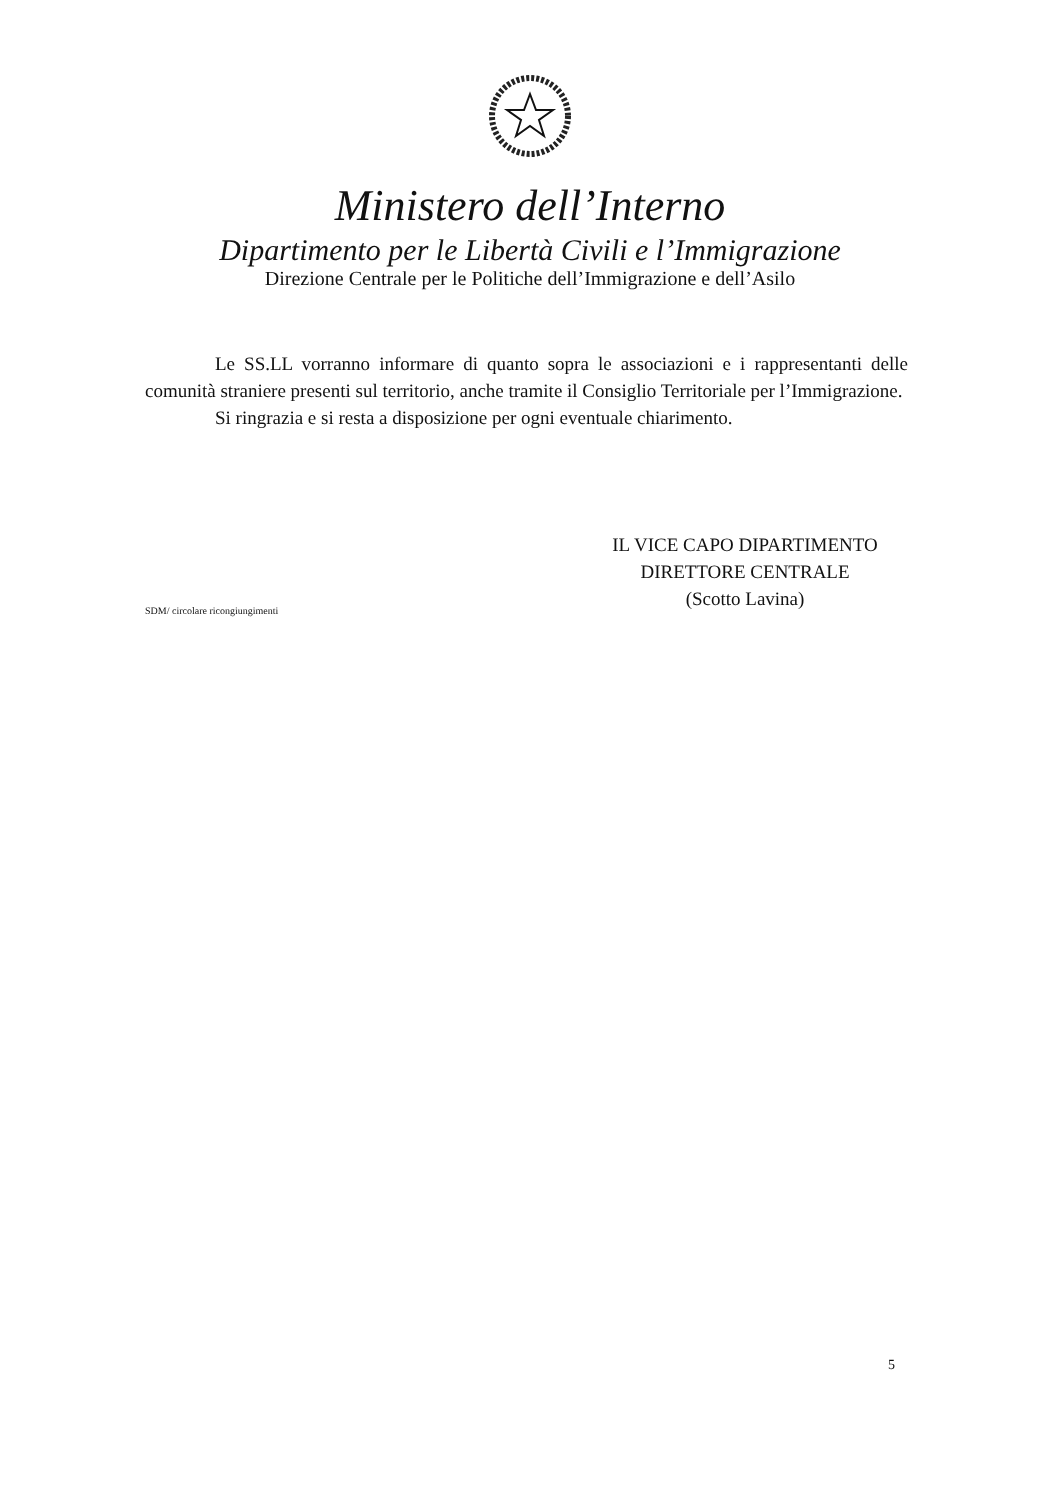Ministero dell’Interno
Dipartimento per le Libertà Civili e l’Immigrazione
Direzione Centrale per le Politiche dell’Immigrazione e dell’Asilo
Le SS.LL vorranno informare di quanto sopra le associazioni e i rappresentanti delle comunità straniere presenti sul territorio, anche tramite il Consiglio Territoriale per l’Immigrazione.
Si ringrazia e si resta a disposizione per ogni eventuale chiarimento.
SDM/ circolare ricongiungimenti
IL VICE CAPO DIPARTIMENTO
DIRETTORE CENTRALE
(Scotto Lavina)
5